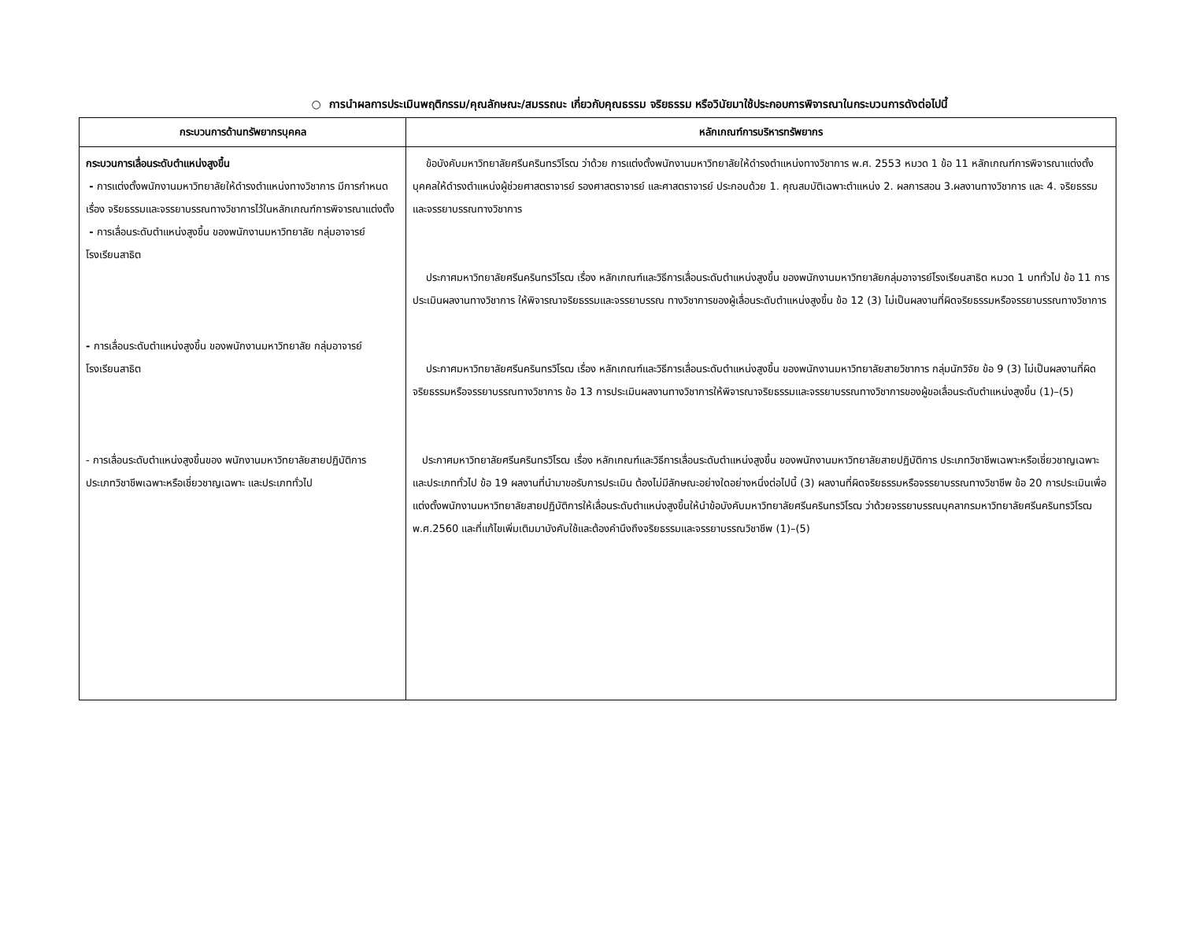○ การนำผลการประเมินพฤติกรรม/คุณลักษณะ/สมรรถนะ เกี่ยวกับคุณธรรม จริยธรรม หรือวินัยมาใช้ประกอบการพิจารณาในกระบวนการดังต่อไปนี้
| กระบวนการด้านทรัพยากรบุคคล | หลักเกณฑ์การบริหารทรัพยากร |
| --- | --- |
| กระบวนการเลื่อนระดับตำแหน่งสูงขึ้น - การแต่งตั้งพนักงานมหาวิทยาลัยให้ดำรงตำแหน่งทางวิชาการ มีการกำหนดเรื่อง จริยธรรมและจรรยาบรรณทางวิชาการไว้ในหลักเกณฑ์การพิจารณาแต่งตั้ง - การเลื่อนระดับตำแหน่งสูงขึ้น ของพนักงานมหาวิทยาลัย กลุ่มอาจารย์โรงเรียนสาธิต - การเลื่อนระดับตำแหน่งสูงขึ้น ของพนักงานมหาวิทยาลัย กลุ่มอาจารย์โรงเรียนสาธิต - การเลื่อนระดับตำแหน่งสูงขึ้นของ พนักงานมหาวิทยาลัยสายปฏิบัติการ ประเภทวิชาชีพเฉพาะหรือเชี่ยวชาญเฉพาะ และประเภททั่วไป | ข้อบังคับมหาวิทยาลัยศรีนครินทรวิโรฒ ว่าด้วย การแต่งตั้งพนักงานมหาวิทยาลัยให้ดำรงตำแหน่งทางวิชาการ พ.ศ. 2553 หมวด 1 ข้อ 11 หลักเกณฑ์การพิจารณาแต่งตั้งบุคคลให้ดำรงตำแหน่งผู้ช่วยศาสตราจารย์ รองศาสตราจารย์ และศาสตราจารย์ ประกอบด้วย 1. คุณสมบัติเฉพาะตำแหน่ง 2. ผลการสอน 3.ผลงานทางวิชาการ และ 4. จริยธรรมและจรรยาบรรณทางวิชาการ ประกาศมหาวิทยาลัยศรีนครินทรวิโรฒ เรื่อง หลักเกณฑ์และวิธีการเลื่อนระดับตำแหน่งสูงขึ้น ของพนักงานมหาวิทยาลัยกลุ่มอาจารย์โรงเรียนสาธิต หมวด 1 บททั่วไป ข้อ 11 การประเมินผลงานทางวิชาการ ให้พิจารณาจริยธรรมและจรรยาบรรณ ทางวิชาการของผู้เลื่อนระดับตำแหน่งสูงขึ้น ข้อ 12 (3) ไม่เป็นผลงานที่ผิดจริยธรรมหรือจรรยาบรรณทางวิชาการ ประกาศมหาวิทยาลัยศรีนครินทรวิโรฒ เรื่อง หลักเกณฑ์และวิธีการเลื่อนระดับตำแหน่งสูงขึ้น ของพนักงานมหาวิทยาลัยสายวิชาการ กลุ่มนักวิจัย ข้อ 9 (3) ไม่เป็นผลงานที่ผิดจริยธรรมหรือจรรยาบรรณทางวิชาการ ข้อ 13 การประเมินผลงานทางวิชาการให้พิจารณาจริยธรรมและจรรยาบรรณทางวิชาการของผู้ขอเลื่อนระดับตำแหน่งสูงขึ้น (1)–(5) ประกาศมหาวิทยาลัยศรีนครินทรวิโรฒ เรื่อง หลักเกณฑ์และวิธีการเลื่อนระดับตำแหน่งสูงขึ้น ของพนักงานมหาวิทยาลัยสายปฏิบัติการ ประเภทวิชาชีพเฉพาะหรือเชี่ยวชาญเฉพาะ และประเภททั่วไป ข้อ 19 ผลงานที่นำมาขอรับการประเมิน ต้องไม่มีลักษณะอย่างใดอย่างหนึ่งต่อไปนี้ (3) ผลงานที่ผิดจริยธรรมหรือจรรยาบรรณทางวิชาชีพ ข้อ 20 การประเมินเพื่อแต่งตั้งพนักงานมหาวิทยาลัยสายปฏิบัติการให้เลื่อนระดับตำแหน่งสูงขึ้นให้นำข้อบังคับมหาวิทยาลัยศรีนครินทรวิโรฒ ว่าด้วยจรรยาบรรณบุคลากรมหาวิทยาลัยศรีนครินทรวิโรฒ พ.ศ.2560 และที่แก้ไขเพิ่มเติมมาบังคับใช้และต้องคำนึงถึงจริยธรรมและจรรยาบรรณวิชาชีพ (1)–(5) |